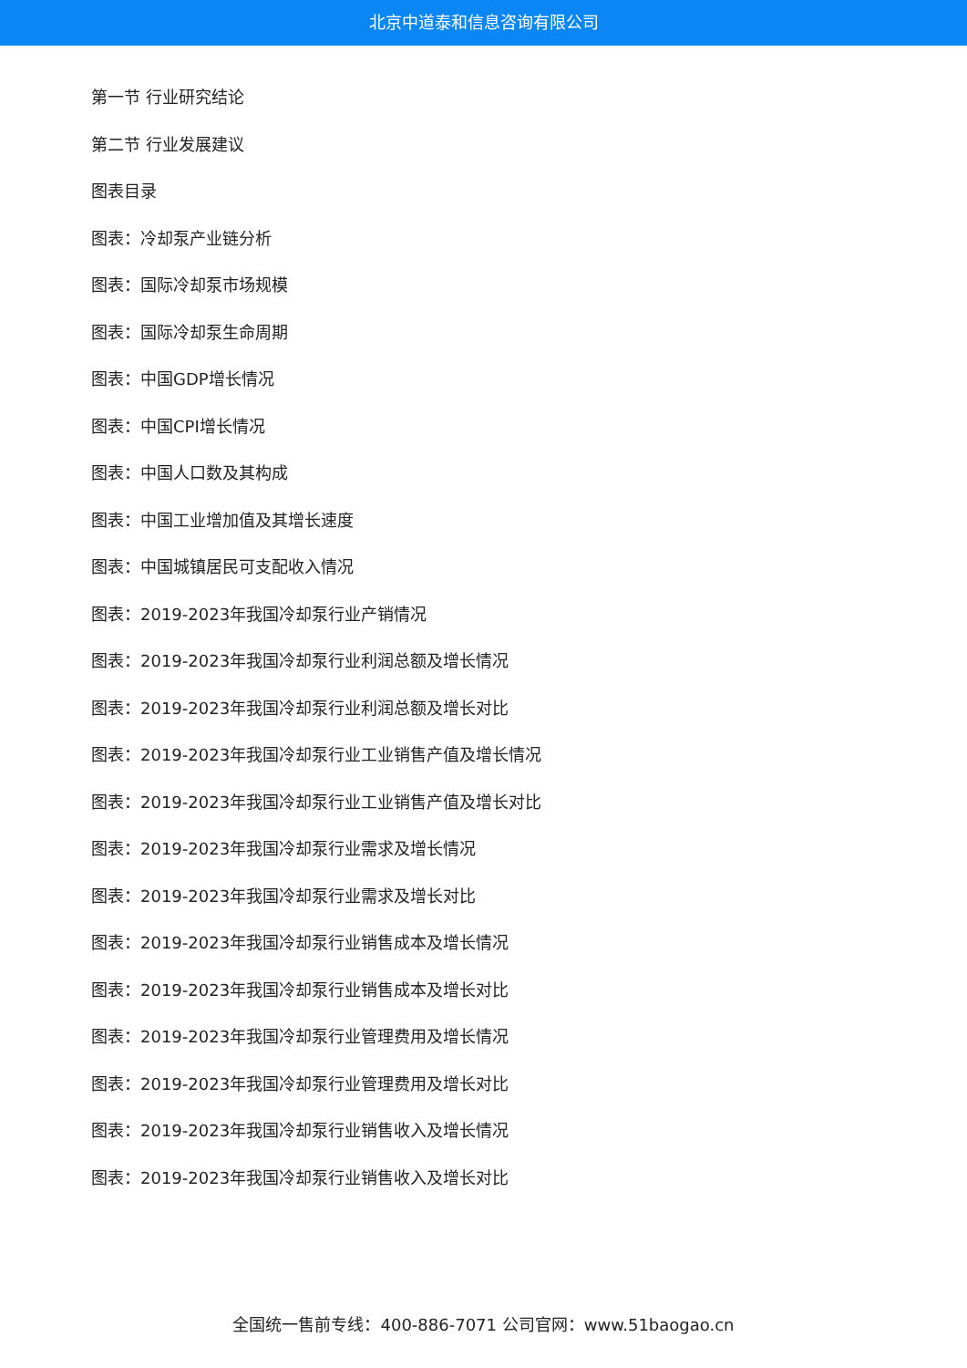北京中道泰和信息咨询有限公司
第一节 行业研究结论
第二节 行业发展建议
图表目录
图表：冷却泵产业链分析
图表：国际冷却泵市场规模
图表：国际冷却泵生命周期
图表：中国GDP增长情况
图表：中国CPI增长情况
图表：中国人口数及其构成
图表：中国工业增加值及其增长速度
图表：中国城镇居民可支配收入情况
图表：2019-2023年我国冷却泵行业产销情况
图表：2019-2023年我国冷却泵行业利润总额及增长情况
图表：2019-2023年我国冷却泵行业利润总额及增长对比
图表：2019-2023年我国冷却泵行业工业销售产值及增长情况
图表：2019-2023年我国冷却泵行业工业销售产值及增长对比
图表：2019-2023年我国冷却泵行业需求及增长情况
图表：2019-2023年我国冷却泵行业需求及增长对比
图表：2019-2023年我国冷却泵行业销售成本及增长情况
图表：2019-2023年我国冷却泵行业销售成本及增长对比
图表：2019-2023年我国冷却泵行业管理费用及增长情况
图表：2019-2023年我国冷却泵行业管理费用及增长对比
图表：2019-2023年我国冷却泵行业销售收入及增长情况
图表：2019-2023年我国冷却泵行业销售收入及增长对比
全国统一售前专线：400-886-7071 公司官网：www.51baogao.cn